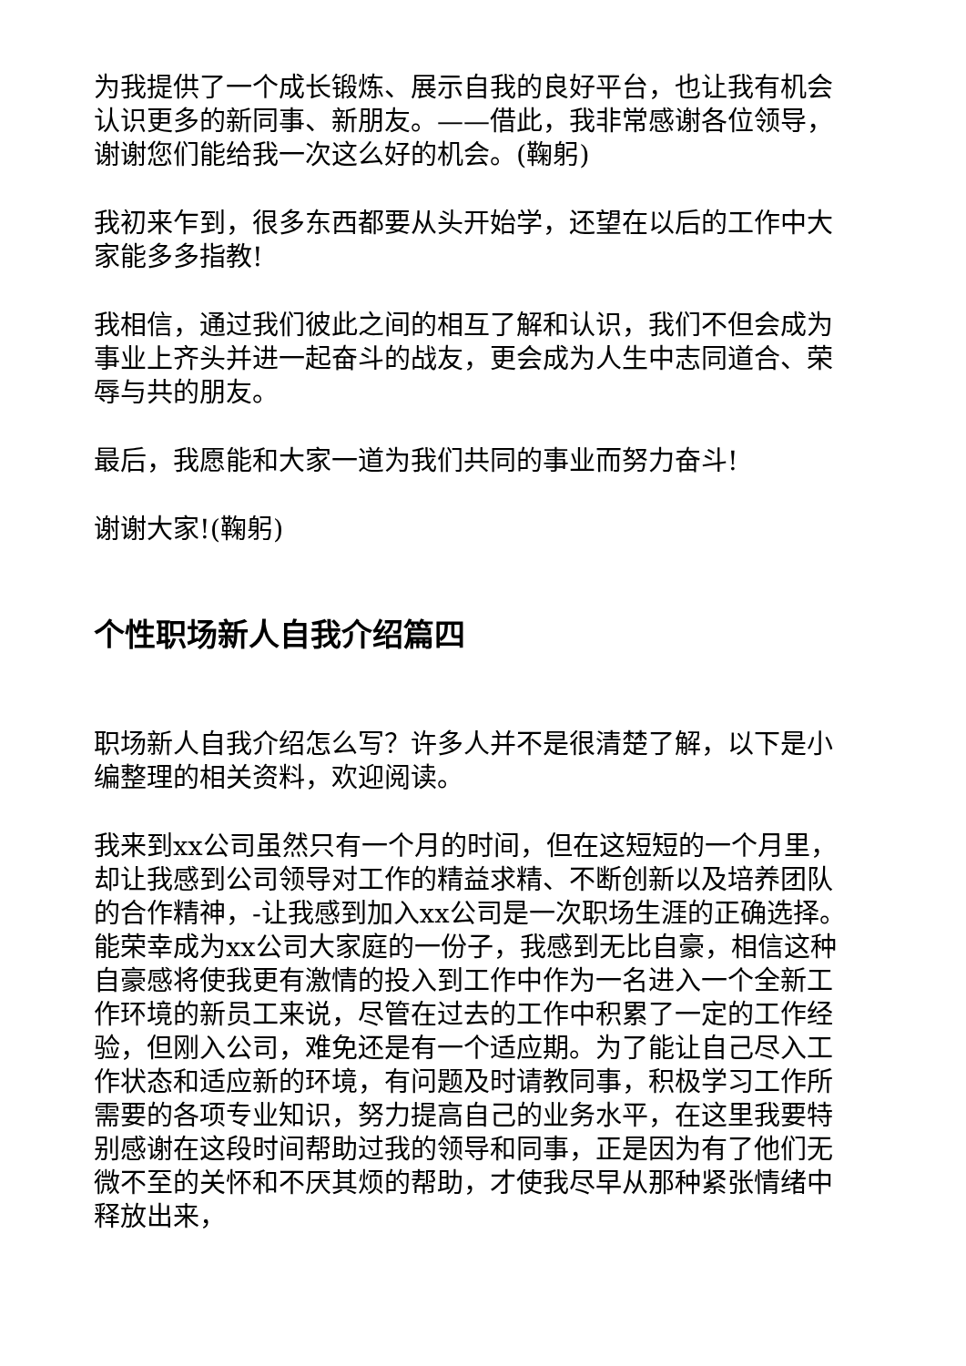为我提供了一个成长锻炼、展示自我的良好平台，也让我有机会认识更多的新同事、新朋友。——借此，我非常感谢各位领导，谢谢您们能给我一次这么好的机会。(鞠躬)
我初来乍到，很多东西都要从头开始学，还望在以后的工作中大家能多多指教!
我相信，通过我们彼此之间的相互了解和认识，我们不但会成为事业上齐头并进一起奋斗的战友，更会成为人生中志同道合、荣辱与共的朋友。
最后，我愿能和大家一道为我们共同的事业而努力奋斗!
谢谢大家!(鞠躬)
个性职场新人自我介绍篇四
职场新人自我介绍怎么写？许多人并不是很清楚了解，以下是小编整理的相关资料，欢迎阅读。
我来到xx公司虽然只有一个月的时间，但在这短短的一个月里，却让我感到公司领导对工作的精益求精、不断创新以及培养团队的合作精神，-让我感到加入xx公司是一次职场生涯的正确选择。能荣幸成为xx公司大家庭的一份子，我感到无比自豪，相信这种自豪感将使我更有激情的投入到工作中作为一名进入一个全新工作环境的新员工来说，尽管在过去的工作中积累了一定的工作经验，但刚入公司，难免还是有一个适应期。为了能让自己尽入工作状态和适应新的环境，有问题及时请教同事，积极学习工作所需要的各项专业知识，努力提高自己的业务水平，在这里我要特别感谢在这段时间帮助过我的领导和同事，正是因为有了他们无微不至的关怀和不厌其烦的帮助，才使我尽早从那种紧张情绪中释放出来，